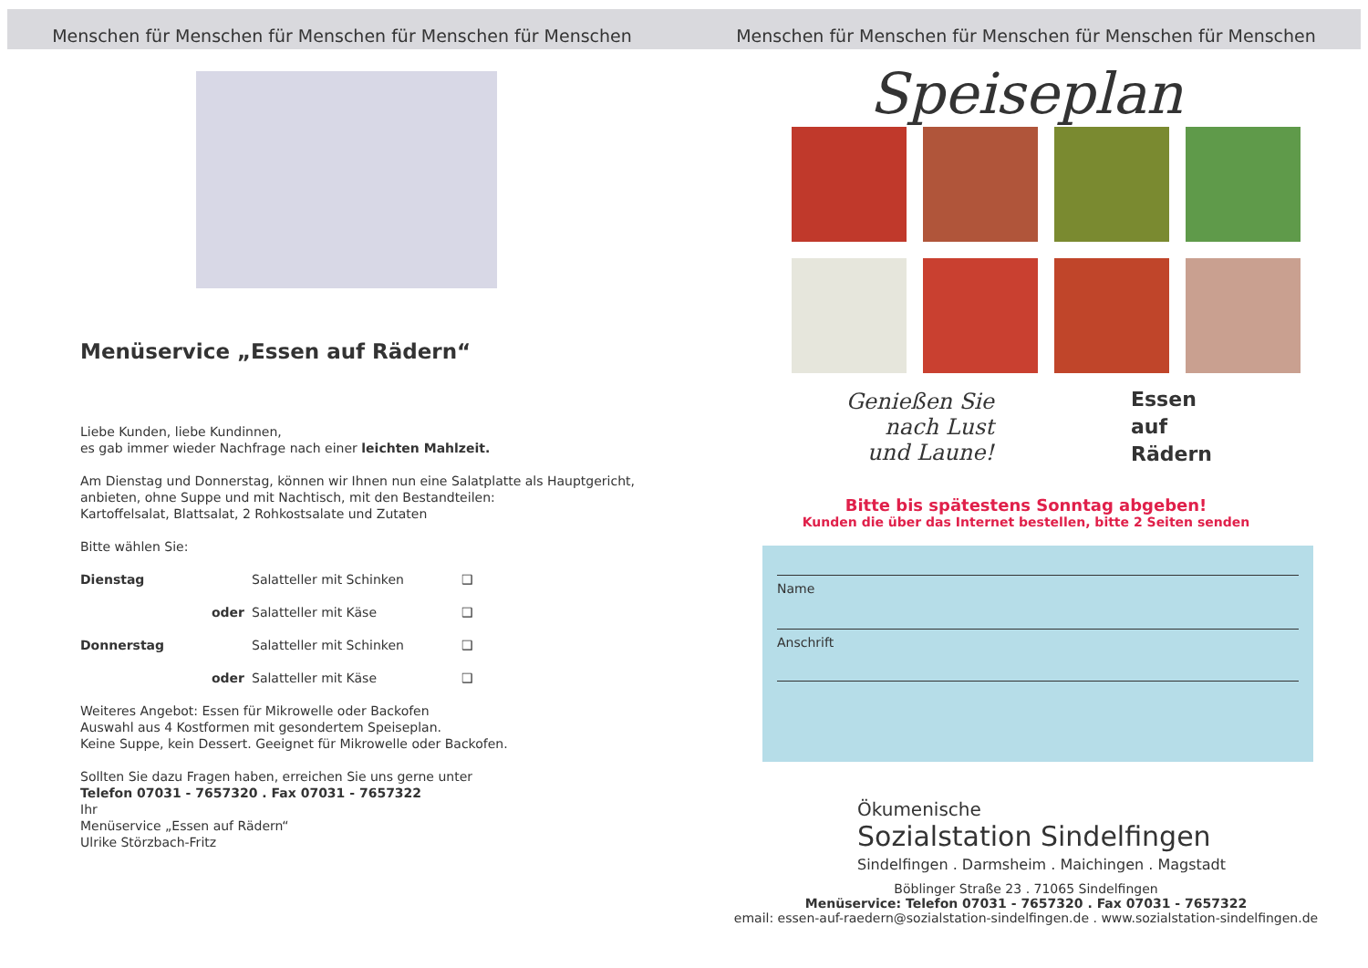Menschen für Menschen für Menschen für Menschen für Menschen
Menüservice „Essen auf Rädern“
Liebe Kunden, liebe Kundinnen,
es gab immer wieder Nachfrage nach einer leichten Mahlzeit.
Am Dienstag und Donnerstag, können wir Ihnen nun eine Salatplatte als Hauptgericht, anbieten, ohne Suppe und mit Nachtisch, mit den Bestandteilen:
Kartoffelsalat, Blattsalat, 2 Rohkostsalate und Zutaten
Bitte wählen Sie:
Dienstag Salatteller mit Schinken ❑
oder Salatteller mit Käse ❑
Donnerstag Salatteller mit Schinken ❑
oder Salatteller mit Käse ❑
Weiteres Angebot: Essen für Mikrowelle oder Backofen
Auswahl aus 4 Kostformen mit gesondertem Speiseplan.
Keine Suppe, kein Dessert. Geeignet für Mikrowelle oder Backofen.
Sollten Sie dazu Fragen haben, erreichen Sie uns gerne unter
Telefon 07031 - 7657320 . Fax 07031 - 7657322
Ihr
Menüservice „Essen auf Rädern“
Ulrike Störzbach-Fritz
Menschen für Menschen für Menschen für Menschen für Menschen
Speiseplan
Genießen Sie nach Lust und Laune!
Essen
auf
Rädern
Bitte bis spätestens Sonntag abgeben!
Kunden die über das Internet bestellen, bitte 2 Seiten senden
Name
Anschrift
Ökumenische
Sozialstation Sindelfingen
Sindelfingen . Darmsheim . Maichingen . Magstadt
Böblinger Straße 23 . 71065 Sindelfingen
Menüservice: Telefon 07031 - 7657320 . Fax 07031 - 7657322
email: essen-auf-raedern@sozialstation-sindelfingen.de . www.sozialstation-sindelfingen.de